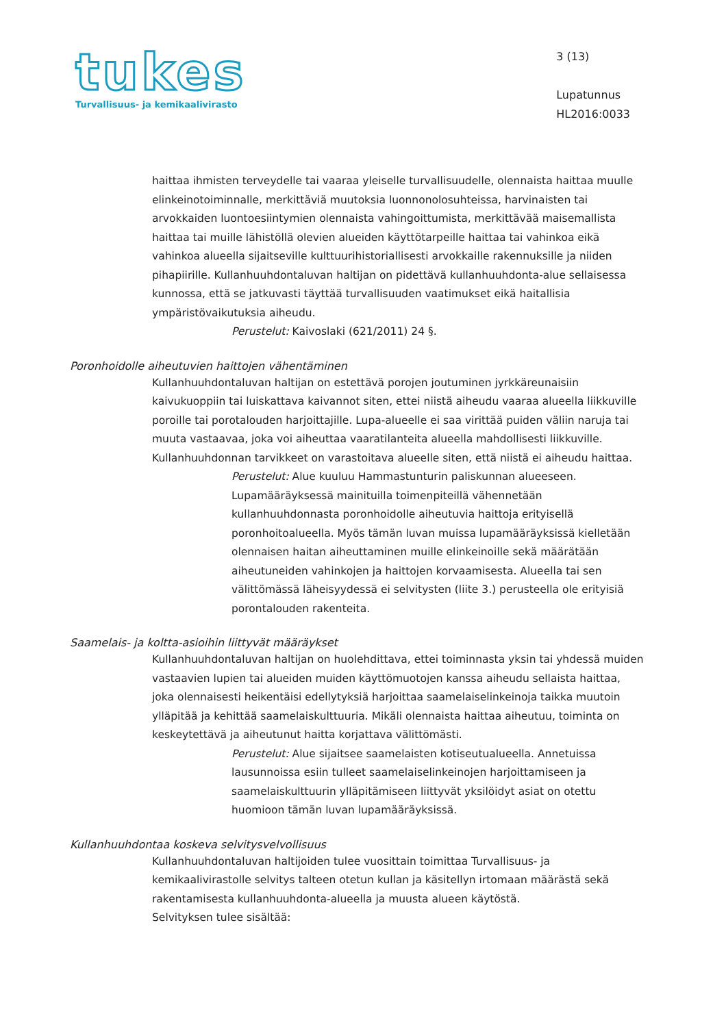tukes
Turvallisuus- ja kemikaalivirasto
3 (13)
Lupatunnus
HL2016:0033
haittaa ihmisten terveydelle tai vaaraa yleiselle turvallisuudelle, olennaista haittaa muulle elinkeinotoiminnalle, merkittäviä muutoksia luonnonolosuhteissa, harvinaisten tai arvokkaiden luontoesiintymien olennaista vahingoittumista, merkittävää maisemallista haittaa tai muille lähistöllä olevien alueiden käyttötarpeille haittaa tai vahinkoa eikä vahinkoa alueella sijaitseville kulttuurihistoriallisesti arvokkaille rakennuksille ja niiden pihapiirille. Kullanhuuhdontaluvan haltijan on pidettävä kullanhuuhdonta-alue sellaisessa kunnossa, että se jatkuvasti täyttää turvallisuuden vaatimukset eikä haitallisia ympäristövaikutuksia aiheudu.
Perustelut: Kaivoslaki (621/2011) 24 §.
Poronhoidolle aiheutuvien haittojen vähentäminen
Kullanhuuhdontaluvan haltijan on estettävä porojen joutuminen jyrkkäreunaisiin kaivukuoppiin tai luiskattava kaivannot siten, ettei niistä aiheudu vaaraa alueella liikkuville poroille tai porotalouden harjoittajille. Lupa-alueelle ei saa virittää puiden väliin naruja tai muuta vastaavaa, joka voi aiheuttaa vaaratilanteita alueella mahdollisesti liikkuville. Kullanhuuhdonnan tarvikkeet on varastoitava alueelle siten, että niistä ei aiheudu haittaa.
Perustelut: Alue kuuluu Hammastunturin paliskunnan alueeseen. Lupamääräyksessä mainituilla toimenpiteillä vähennetään kullanhuuhdonnasta poronhoidolle aiheutuvia haittoja erityisellä poronhoitoalueella. Myös tämän luvan muissa lupamääräyksissä kielletään olennaisen haitan aiheuttaminen muille elinkeinoille sekä määrätään aiheutuneiden vahinkojen ja haittojen korvaamisesta. Alueella tai sen välittömässä läheisyydessä ei selvitysten (liite 3.) perusteella ole erityisiä porontalouden rakenteita.
Saamelais- ja koltta-asioihin liittyvät määräykset
Kullanhuuhdontaluvan haltijan on huolehdittava, ettei toiminnasta yksin tai yhdessä muiden vastaavien lupien tai alueiden muiden käyttömuotojen kanssa aiheudu sellaista haittaa, joka olennaisesti heikentäisi edellytyksiä harjoittaa saamelaiselinkeinoja taikka muutoin ylläpitää ja kehittää saamelaiskulttuuria. Mikäli olennaista haittaa aiheutuu, toiminta on keskeytettävä ja aiheutunut haitta korjattava välittömästi.
Perustelut: Alue sijaitsee saamelaisten kotiseutualueella. Annetuissa lausunnoissa esiin tulleet saamelaiselinkeinojen harjoittamiseen ja saamelaiskulttuurin ylläpitämiseen liittyvät yksilöidyt asiat on otettu huomioon tämän luvan lupamääräyksissä.
Kullanhuuhdontaa koskeva selvitysvelvollisuus
Kullanhuuhdontaluvan haltijoiden tulee vuosittain toimittaa Turvallisuus- ja kemikaalivirastolle selvitys talteen otetun kullan ja käsitellyn irtomaan määrästä sekä rakentamisesta kullanhuuhdonta-alueella ja muusta alueen käytöstä.
Selvityksen tulee sisältää: